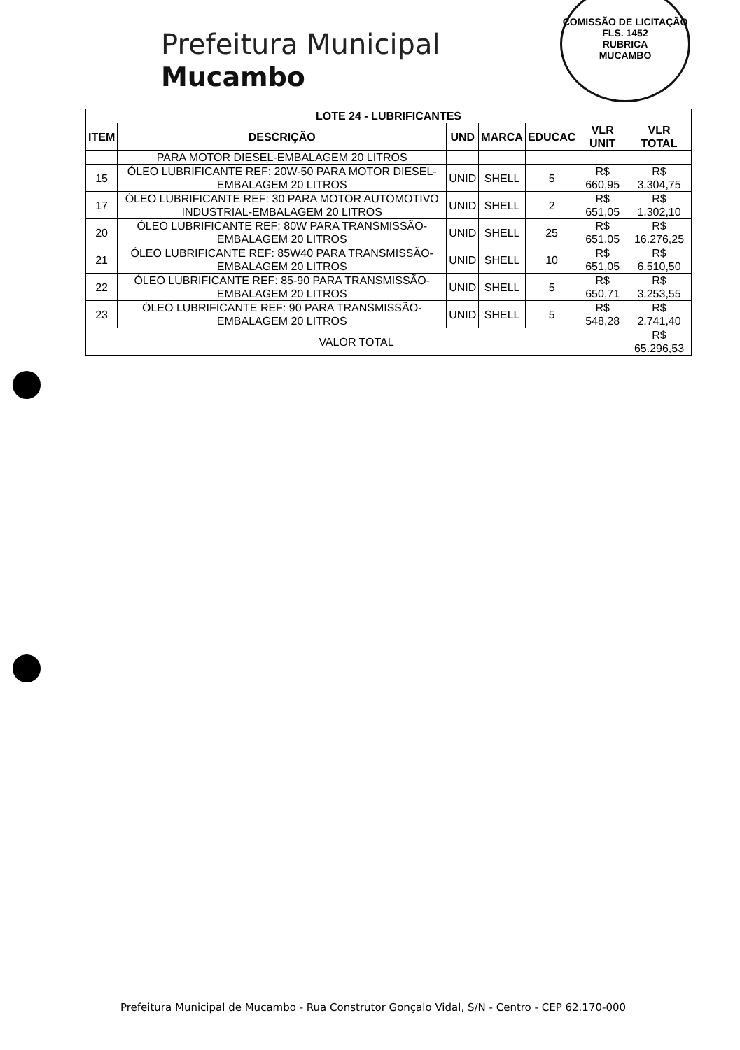COMISSÃO DE LICITAÇÃO
FLS. 1452
RUBRICA
MUCAMBO
Prefeitura Municipal
Mucambo
| LOTE 24 - LUBRIFICANTES | | | | | | |
| --- | --- | --- | --- | --- | --- | --- |
| ITEM | DESCRIÇÃO | UND | MARCA | EDUCAC | VLR UNIT | VLR TOTAL |
| | PARA MOTOR DIESEL-EMBALAGEM 20 LITROS | | | | | |
| 15 | ÓLEO LUBRIFICANTE REF: 20W-50 PARA MOTOR DIESEL-EMBALAGEM 20 LITROS | UNID | SHELL | 5 | R$ 660,95 | R$ 3.304,75 |
| 17 | ÓLEO LUBRIFICANTE REF: 30 PARA MOTOR AUTOMOTIVO INDUSTRIAL-EMBALAGEM 20 LITROS | UNID | SHELL | 2 | R$ 651,05 | R$ 1.302,10 |
| 20 | ÓLEO LUBRIFICANTE REF: 80W PARA TRANSMISSÃO-EMBALAGEM 20 LITROS | UNID | SHELL | 25 | R$ 651,05 | R$ 16.276,25 |
| 21 | ÓLEO LUBRIFICANTE REF: 85W40 PARA TRANSMISSÃO-EMBALAGEM 20 LITROS | UNID | SHELL | 10 | R$ 651,05 | R$ 6.510,50 |
| 22 | ÓLEO LUBRIFICANTE REF: 85-90 PARA TRANSMISSÃO-EMBALAGEM 20 LITROS | UNID | SHELL | 5 | R$ 650,71 | R$ 3.253,55 |
| 23 | ÓLEO LUBRIFICANTE REF: 90 PARA TRANSMISSÃO-EMBALAGEM 20 LITROS | UNID | SHELL | 5 | R$ 548,28 | R$ 2.741,40 |
| VALOR TOTAL | | | | | | R$ 65.296,53 |
Prefeitura Municipal de Mucambo - Rua Construtor Gonçalo Vidal, S/N - Centro - CEP 62.170-000